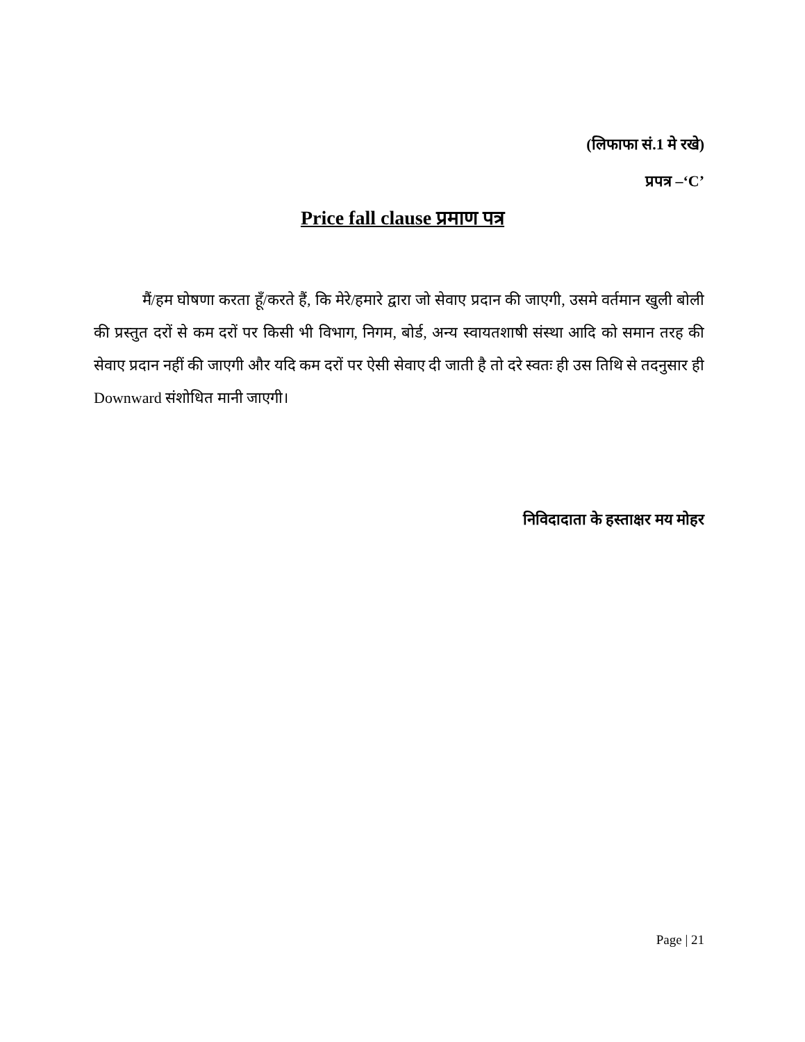(लिफाफा सं.1 मे रखे)
प्रपत्र –‘C’
Price fall clause प्रमाण पत्र
मैं/हम घोषणा करता हूँ/करते हैं, कि मेरे/हमारे द्वारा जो सेवाए प्रदान की जाएगी, उसमे वर्तमान खुली बोली की प्रस्तुत दरों से कम दरों पर किसी भी विभाग, निगम, बोर्ड, अन्य स्वायतशाषी संस्था आदि को समान तरह की सेवाए प्रदान नहीं की जाएगी और यदि कम दरों पर ऐसी सेवाए दी जाती है तो दरे स्वतः ही उस तिथि से तदनुसार ही Downward संशोधित मानी जाएगी।
निविदादाता के हस्ताक्षर मय मोहर
Page | 21